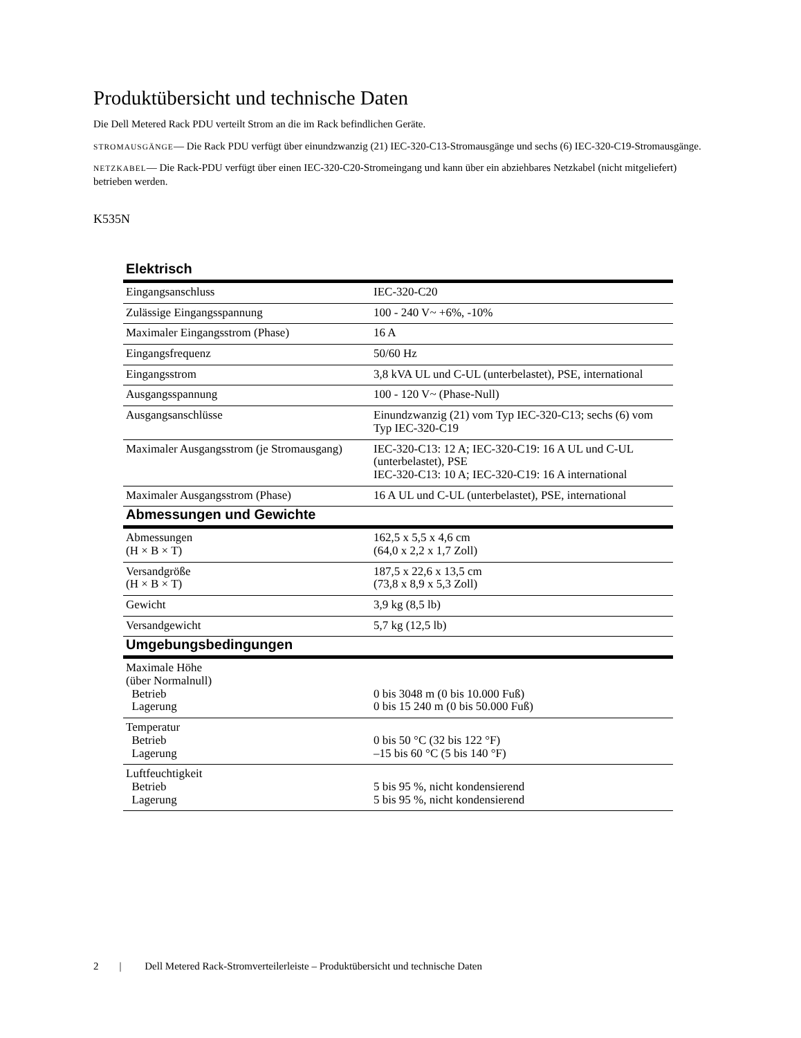Produktübersicht und technische Daten
Die Dell Metered Rack PDU verteilt Strom an die im Rack befindlichen Geräte.
STROMAUSGÄNGE— Die Rack PDU verfügt über einundzwanzig (21) IEC-320-C13-Stromausgänge und sechs (6) IEC-320-C19-Stromausgänge.
NETZKABEL— Die Rack-PDU verfügt über einen IEC-320-C20-Stromeingang und kann über ein abziehbares Netzkabel (nicht mitgeliefert) betrieben werden.
K535N
| Elektrisch | |
| --- | --- |
| Eingangsanschluss | IEC-320-C20 |
| Zulässige Eingangsspannung | 100 - 240 V~ +6%, -10% |
| Maximaler Eingangsstrom (Phase) | 16 A |
| Eingangsfrequenz | 50/60 Hz |
| Eingangsstrom | 3,8 kVA UL und C-UL (unterbelastet), PSE, international |
| Ausgangsspannung | 100 - 120 V~ (Phase-Null) |
| Ausgangsanschlüsse | Einundzwanzig (21) vom Typ IEC-320-C13; sechs (6) vom Typ IEC-320-C19 |
| Maximaler Ausgangsstrom (je Stromausgang) | IEC-320-C13: 12 A; IEC-320-C19: 16 A UL und C-UL (unterbelastet), PSE IEC-320-C13: 10 A; IEC-320-C19: 16 A international |
| Maximaler Ausgangsstrom (Phase) | 16 A UL und C-UL (unterbelastet), PSE, international |
| Abmessungen und Gewichte | |
| Abmessungen (H × B × T) | 162,5 x 5,5 x 4,6 cm (64,0 x 2,2 x 1,7 Zoll) |
| Versandgröße (H × B × T) | 187,5 x 22,6 x 13,5 cm (73,8 x 8,9 x 5,3 Zoll) |
| Gewicht | 3,9 kg (8,5 lb) |
| Versandgewicht | 5,7 kg (12,5 lb) |
| Umgebungsbedingungen | |
| Maximale Höhe (über Normalnull) Betrieb Lagerung | 0 bis 3048 m (0 bis 10.000 Fuß) 0 bis 15 240 m (0 bis 50.000 Fuß) |
| Temperatur Betrieb Lagerung | 0 bis 50 °C (32 bis 122 °F) –15 bis 60 °C (5 bis 140 °F) |
| Luftfeuchtigkeit Betrieb Lagerung | 5 bis 95 %, nicht kondensierend 5 bis 95 %, nicht kondensierend |
2 | Dell Metered Rack-Stromverteilerleiste – Produktübersicht und technische Daten